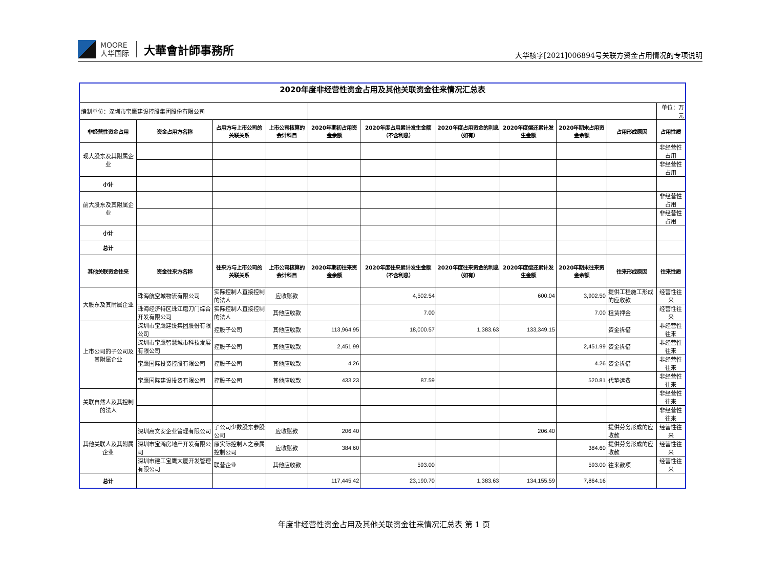MOORE
大华国际
大華會計師事務所
大华核字[2021]006894号关联方资金占用情况的专项说明
| 2020年度非经营性资金占用及其他关联资金往来情况汇总表 | | | | | | | | | | |
| 编制单位：深圳市宝鹰建设控股集团股份有限公司 | | | | | | | | | | 单位：万元 |
| 非经营性资金占用 | 资金占用方名称 | 占用方与上市公司的关联关系 | 上市公司核算的会计科目 | 2020年期初占用资金余额 | 2020年度占用累计发生金额（不含利息） | 2020年度占用资金的利息（如有） | 2020年度偿还累计发生金额 | 2020年期末占用资金余额 | 占用形成原因 | 占用性质 |
| 现大股东及其附属企业 | | | | | | | | | | 非经营性占用 |
| | | | | | | | | | | 非经营性占用 |
| 小计 | | | | | | | | | | |
| 前大股东及其附属企业 | | | | | | | | | | 非经营性占用 |
| | | | | | | | | | | 非经营性占用 |
| 小计 | | | | | | | | | | |
| 总计 | | | | | | | | | | |
| 其他关联资金往来 | 资金往来方名称 | 往来方与上市公司的关联关系 | 上市公司核算的会计科目 | 2020年期初往来资金余额 | 2020年度往来累计发生金额（不含利息） | 2020年度往来资金的利息（如有） | 2020年度偿还累计发生金额 | 2020年期末往来资金余额 | 往来形成原因 | 往来性质 |
| 大股东及其附属企业 | 珠海航空城物流有限公司 | 实际控制人直接控制的法人 | 应收账款 | | 4,502.54 | | 600.04 | 3,902.50 | 提供工程施工形成的应收款 | 经营性往来 |
| | 珠海经济特区珠江磨刀门综合开发有限公司 | 实际控制人直接控制的法人 | 其他应收款 | | 7.00 | | | 7.00 | 租赁押金 | 经营性往来 |
| 上市公司的子公司及其附属企业 | 深圳市宝鹰建设集团股份有限公司 | 控股子公司 | 其他应收款 | 113,964.95 | 18,000.57 | 1,383.63 | 133,349.15 | | 资金拆借 | 非经营性往来 |
| | 深圳市宝鹰智慧城市科技发展有限公司 | 控股子公司 | 其他应收款 | 2,451.99 | | | | 2,451.99 | 资金拆借 | 非经营性往来 |
| | 宝鹰国际投资控股有限公司 | 控股子公司 | 其他应收款 | 4.26 | | | | 4.26 | 资金拆借 | 非经营性往来 |
| | 宝鹰国际建设投资有限公司 | 控股子公司 | 其他应收款 | 433.23 | 87.59 | | | 520.81 | 代垫运费 | 非经营性往来 |
| 关联自然人及其控制的法人 | | | | | | | | | | 非经营性往来 |
| | | | | | | | | | | 非经营性往来 |
| 其他关联人及其附属企业 | 深圳高文安企业管理有限公司 | 子公司少数股东参股公司 | 应收账款 | 206.40 | | | 206.40 | | 提供劳务形成的应收款 | 经营性往来 |
| | 深圳市宝鸿房地产开发有限公司 | 原实际控制人之亲属控制公司 | 应收账款 | 384.60 | | | | 384.60 | 提供劳务形成的应收款 | 经营性往来 |
| | 深圳市建工宝鹰大厦开发管理有限公司 | 联营企业 | 其他应收款 | | 593.00 | | | 593.00 | 往来款项 | 经营性往来 |
| 总计 | | | | 117,445.42 | 23,190.70 | 1,383.63 | 134,155.59 | 7,864.16 | | |
年度非经营性资金占用及其他关联资金往来情况汇总表 第 1 页